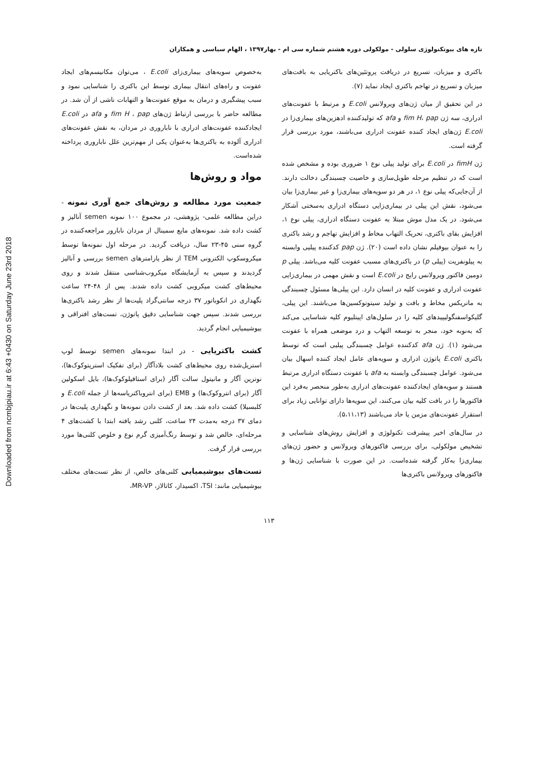Downloaded from ncmbjpiau.ir at 6:43 +0430 on Saturday June 23rd 2018
تازه های بیوتکنولوژی سلولی - مولکولی دوره هشتم شماره سی ام - بهار۱۳۹۷ ، الهام سیاسی و همکاران
باکتری و میزبان، تسریع در دریافت پروتئین‌های باکتریایی به بافت‌های میزبان و تسریع در تهاجم باکتری ایجاد نماید (۷).
در این تحقیق از میان ژن‌های ویرولانس E.coli و مرتبط با عفونت‌های ادراری، سه ژن fim H، pap و afa که تولیدکننده ادهزین‌های بیماری‌زا در E.coli ژن‌های ایجاد کننده عفونت ادراری می‌باشند، مورد بررسی قرار گرفته است.
ژن fimH در E.coli برای تولید پیلی نوع ۱ ضروری بوده و مشخص شده است که در تنظیم مرحله طویل‌سازی و خاصیت چسبندگی دخالت دارند. از آن‌جایی‌که پیلی نوع ۱، در هر دو سویه‌های بیماری‌زا و غیر بیماری‌زا بیان می‌شود، نقش این پیلی در بیماری‌زایی دستگاه ادراری به‌سختی آشکار می‌شود. در یک مدل موش مبتلا به عفونت دستگاه ادراری، پیلی نوع ۱، افزایش بقای باکتری، تحریک التهاب مخاط و افزایش تهاجم و رشد باکتری را به عنوان بیوفیلم نشان داده است (۲۰). ژن pap کدکننده پیلیی وابسته به پیلونفریت (پیلی p) در باکتری‌های مسبب عفونت کلیه می‌باشد. پیلی p دومین فاکتور ویرولانس رایج در E.coli است و نقش مهمی در بیماری‌زایی عفونت ادراری و عفونت کلیه در انسان دارد. این پیلی‌ها مسئول چسبندگی به ماتریکس مخاط و بافت و تولید سیتوتوکسین‌ها می‌باشند. این پیلی، گلیکواسفنگولیپیدهای کلیه را در سلول‌های اپیتلیوم کلیه شناسایی می‌کند که به‌نوبه خود، منجر به توسعه التهاب و درد موضعی همراه با عفونت می‌شود (۱). ژن afa کدکننده عوامل چسبندگی پیلیی است که توسط باکتری E.coli پاتوژن ادراری و سویه‌های عامل ایجاد کننده اسهال بیان می‌شود. عوامل چسبندگی وابسته به afa با عفونت دستگاه ادراری مرتبط هستند و سویه‌های ایجادکننده عفونت‌های ادراری به‌طور منحصر به‌فرد این فاکتورها را در بافت کلیه بیان می‌کنند، این سویه‌ها دارای توانایی زیاد برای استقرار عفونت‌های مزمن یا حاد می‌باشند (۵،۱۱،۱۳).
در سال‌های اخیر پیشرفت تکنولوژی و افزایش روش‌های شناسایی و تشخیص مولکولی، برای بررسی فاکتورهای ویرولانس و حضور ژن‌های بیماری‌زا به‌کار گرفته شده‌است. در این صورت با شناسایی ژن‌ها و فاکتورهای ویرولانس باکتری‌ها
به‌خصوص سویه‌های بیماری‌زای E.coli ، می‌توان مکانیسم‌های ایجاد عفونت و راه‌های انتقال بیماری توسط این باکتری را شناسایی نمود و سبب پیشگیری و درمان به موقع عفونت‌ها و التهابات ناشی از آن شد. در مطالعه حاضر با بررسی ارتباط ژن‌های fim H ، pap و afa در E.coli ایجادکننده عفونت‌های ادراری با ناباروری در مردان، به نقش عفونت‌های ادراری آلوده به باکتری‌ها به‌عنوان یکی از مهم‌ترین علل ناباروری پرداخته شده‌است.
مواد و روش‌ها
جمعیت مورد مطالعه و روش‌های جمع آوری نمونه - دراین مطالعه علمی- پژوهشی، در مجموع ۱۰۰ نمونه semen آنالیز و کشت داده شد. نمونه‌های مایع سمینال از مردان نابارور مراجعه‌کننده در گروه سنی ۴۵-۲۳ سال، دریافت گردید. در مرحله اول نمونه‌ها توسط میکروسکوپ الکترونی TEM از نظر پارامترهای semen بررسی و آنالیز گردیدند و سپس به آزمایشگاه میکروب‌شناسی منتقل شدند و روی محیط‌های کشت میکروبی کشت داده شدند. پس از ۴۸-۲۴ ساعت نگهداری در انکوباتور ۳۷ درجه سانتی‌گراد پلیت‌ها از نظر رشد باکتری‌ها بررسی شدند. سپس جهت شناسایی دقیق پاتوژن، تست‌های افتراقی و بیوشیمیایی انجام گردید.
کشت باکتریایی - در ابتدا نمونه‌های semen توسط لوپ استریل‌شده روی محیط‌های کشت بلادآگار (برای تفکیک استرپتوکوک‌ها)، نوترین آگار و مانیتول سالت آگار (برای استافیلوکوک‌ها)، بایل اسکولین آگار (برای انتروکوک‌ها) و EMB (برای انتروباکتریاسه‌ها از جمله E.coli و کلبسیلا) کشت داده شد. بعد از کشت دادن نمونه‌ها و نگهداری پلیت‌ها در دمای ۳۷ درجه به‌مدت ۲۴ ساعت، کلنی رشد یافته ابتدا با کشت‌های ۴ مرحله‌ای، خالص شد و توسط رنگ‌آمیزی گرم نوع و خلوص کلنی‌ها مورد بررسی قرار گرفت.
تست‌های بیوشیمیایی کلنی‌های خالص، از نظر تست‌های مختلف بیوشیمیایی مانند: TSI، اکسیداز، کاتالاز، MR-VP،
۱۱۳